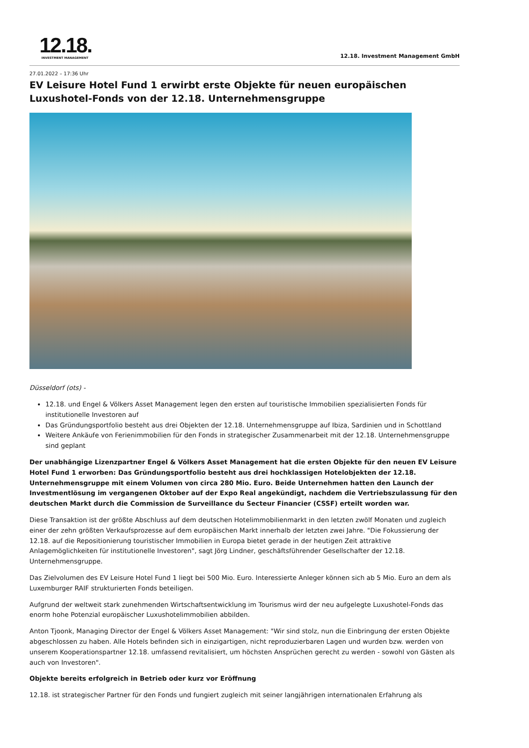12.18.
INVESTMENT MANAGEMENT
12.18. Investment Management GmbH
27.01.2022 – 17:36 Uhr
EV Leisure Hotel Fund 1 erwirbt erste Objekte für neuen europäischen Luxushotel-Fonds von der 12.18. Unternehmensgruppe
Düsseldorf (ots) -
12.18. und Engel & Völkers Asset Management legen den ersten auf touristische Immobilien spezialisierten Fonds für institutionelle Investoren auf
Das Gründungsportfolio besteht aus drei Objekten der 12.18. Unternehmensgruppe auf Ibiza, Sardinien und in Schottland
Weitere Ankäufe von Ferienimmobilien für den Fonds in strategischer Zusammenarbeit mit der 12.18. Unternehmensgruppe sind geplant
Der unabhängige Lizenzpartner Engel & Völkers Asset Management hat die ersten Objekte für den neuen EV Leisure Hotel Fund 1 erworben: Das Gründungsportfolio besteht aus drei hochklassigen Hotelobjekten der 12.18. Unternehmensgruppe mit einem Volumen von circa 280 Mio. Euro. Beide Unternehmen hatten den Launch der Investmentlösung im vergangenen Oktober auf der Expo Real angekündigt, nachdem die Vertriebszulassung für den deutschen Markt durch die Commission de Surveillance du Secteur Financier (CSSF) erteilt worden war.
Diese Transaktion ist der größte Abschluss auf dem deutschen Hotelimmobilienmarkt in den letzten zwölf Monaten und zugleich einer der zehn größten Verkaufsprozesse auf dem europäischen Markt innerhalb der letzten zwei Jahre. "Die Fokussierung der 12.18. auf die Repositionierung touristischer Immobilien in Europa bietet gerade in der heutigen Zeit attraktive Anlagemöglichkeiten für institutionelle Investoren", sagt Jörg Lindner, geschäftsführender Gesellschafter der 12.18. Unternehmensgruppe.
Das Zielvolumen des EV Leisure Hotel Fund 1 liegt bei 500 Mio. Euro. Interessierte Anleger können sich ab 5 Mio. Euro an dem als Luxemburger RAIF strukturierten Fonds beteiligen.
Aufgrund der weltweit stark zunehmenden Wirtschaftsentwicklung im Tourismus wird der neu aufgelegte Luxushotel-Fonds das enorm hohe Potenzial europäischer Luxushotelimmobilien abbilden.
Anton Tjoonk, Managing Director der Engel & Völkers Asset Management: "Wir sind stolz, nun die Einbringung der ersten Objekte abgeschlossen zu haben. Alle Hotels befinden sich in einzigartigen, nicht reproduzierbaren Lagen und wurden bzw. werden von unserem Kooperationspartner 12.18. umfassend revitalisiert, um höchsten Ansprüchen gerecht zu werden - sowohl von Gästen als auch von Investoren".
Objekte bereits erfolgreich in Betrieb oder kurz vor Eröffnung
12.18. ist strategischer Partner für den Fonds und fungiert zugleich mit seiner langjährigen internationalen Erfahrung als